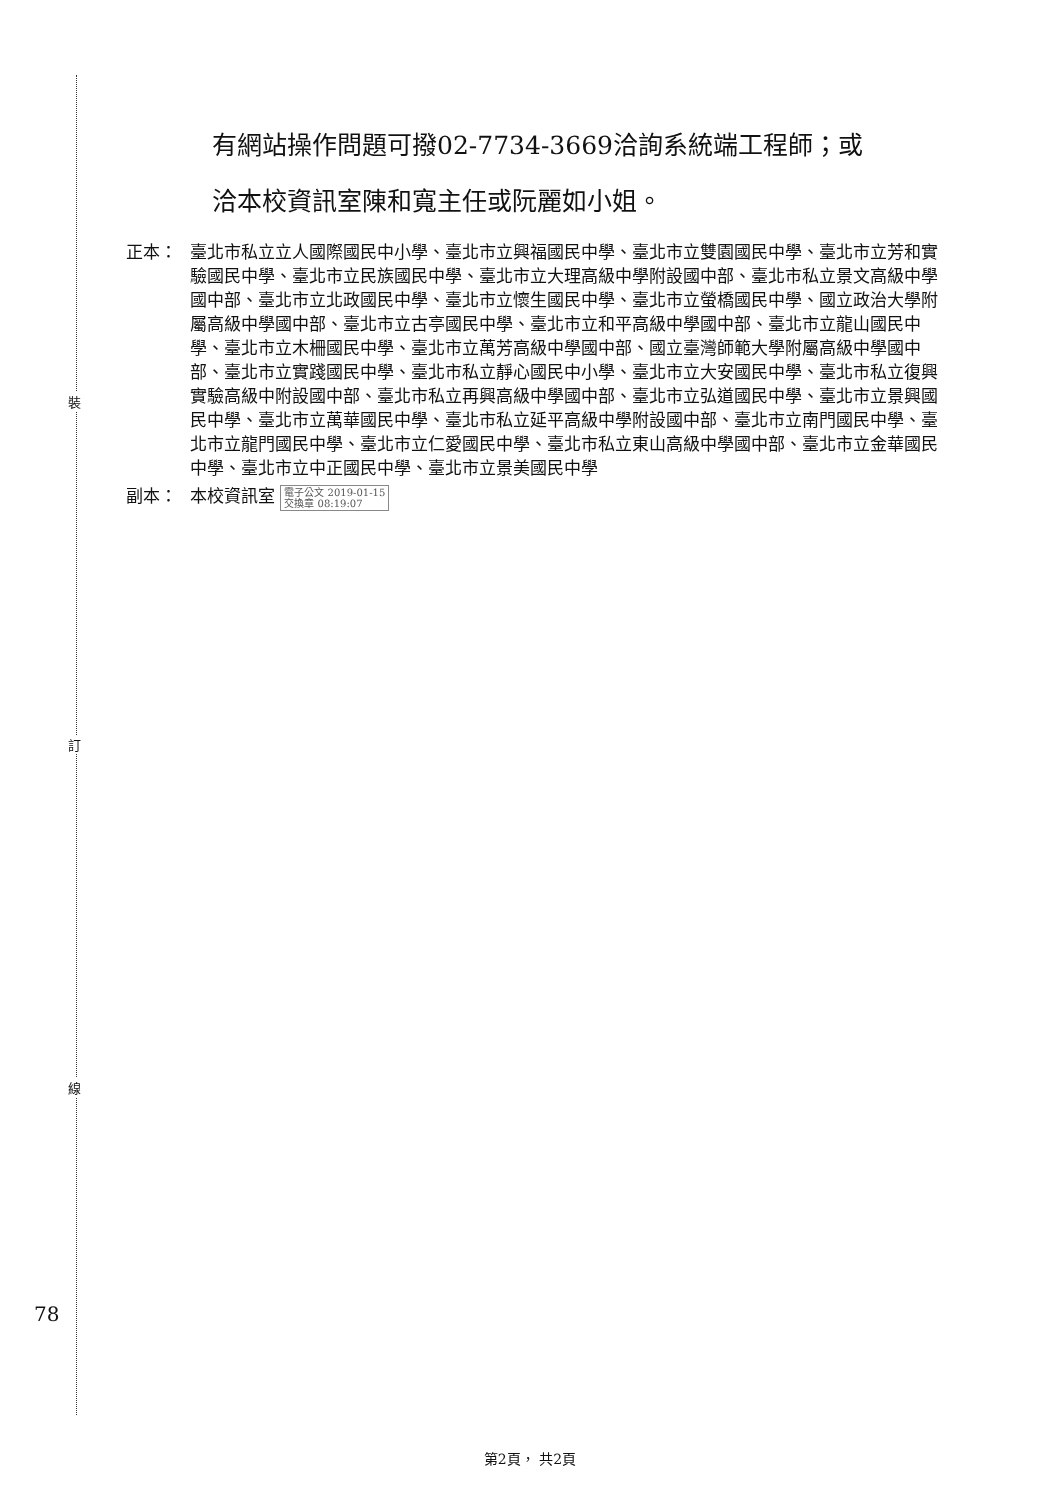裝
訂
線
有網站操作問題可撥02-7734-3669洽詢系統端工程師；或
洽本校資訊室陳和寬主任或阮麗如小姐。
正本： 臺北市私立立人國際國民中小學、臺北市立興福國民中學、臺北市立雙園國民中學、臺北市立芳和實驗國民中學、臺北市立民族國民中學、臺北市立大理高級中學附設國中部、臺北市私立景文高級中學國中部、臺北市立北政國民中學、臺北市立懷生國民中學、臺北市立螢橋國民中學、國立政治大學附屬高級中學國中部、臺北市立古亭國民中學、臺北市立和平高級中學國中部、臺北市立龍山國民中學、臺北市立木柵國民中學、臺北市立萬芳高級中學國中部、國立臺灣師範大學附屬高級中學國中部、臺北市立實踐國民中學、臺北市私立靜心國民中小學、臺北市立大安國民中學、臺北市私立復興實驗高級中附設國中部、臺北市私立再興高級中學國中部、臺北市立弘道國民中學、臺北市立景興國民中學、臺北市立萬華國民中學、臺北市私立延平高級中學附設國中部、臺北市立南門國民中學、臺北市立龍門國民中學、臺北市立仁愛國民中學、臺北市私立東山高級中學國中部、臺北市立金華國民中學、臺北市立中正國民中學、臺北市立景美國民中學
副本： 本校資訊室 電子公文 2019-01-15
交換章 08:19:07
78
第2頁， 共2頁